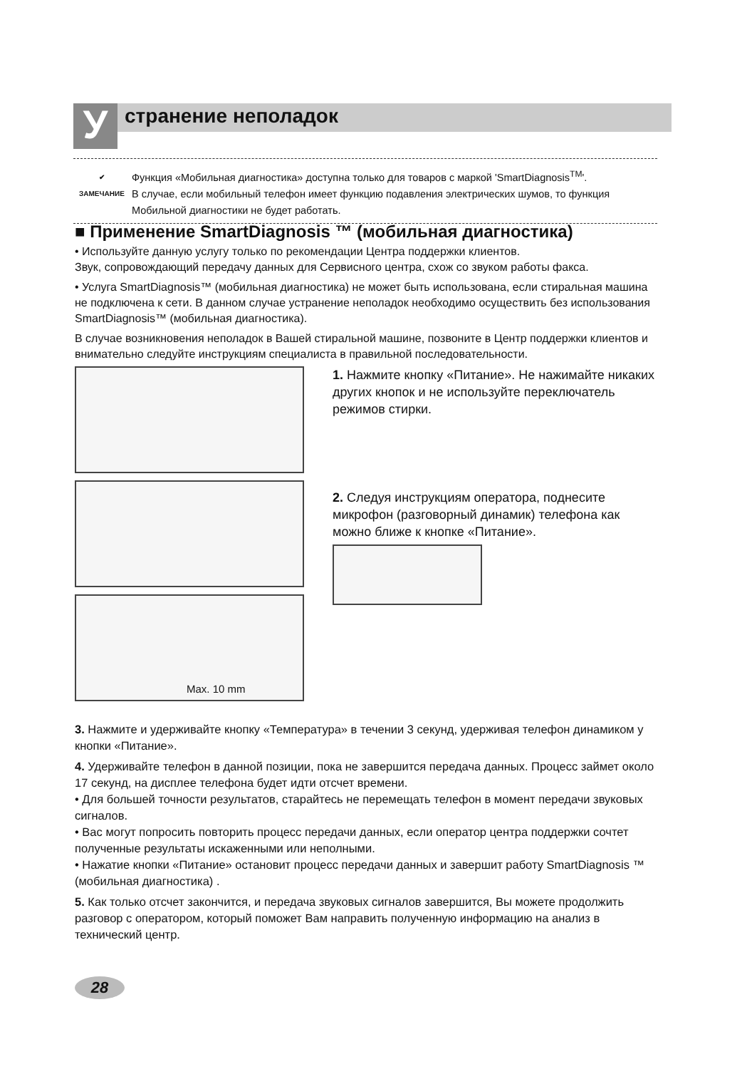У странение неполадок
✔
ЗАМЕЧАНИЕ
Функция «Мобильная диагностика» доступна только для товаров с маркой 'SmartDiagnosis<sup>TM</sup>'.
В случае, если мобильный телефон имеет функцию подавления электрических шумов, то функция Мобильной диагностики не будет работать.
■ Применение SmartDiagnosis ™ (мобильная диагностика)
• Используйте данную услугу только по рекомендации Центра поддержки клиентов.
Звук, сопровождающий передачу данных для Сервисного центра, схож со звуком работы факса.
• Услуга SmartDiagnosis™ (мобильная диагностика) не может быть использована, если стиральная машина не подключена к сети. В данном случае устранение неполадок необходимо осуществить без использования SmartDiagnosis™ (мобильная диагностика).
В случае возникновения неполадок в Вашей стиральной машине, позвоните в Центр поддержки клиентов и внимательно следуйте инструкциям специалиста в правильной последовательности.
Max. 10 mm
1. Нажмите кнопку «Питание». Не нажимайте никаких других кнопок и не используйте переключатель режимов стирки.
2. Следуя инструкциям оператора, поднесите микрофон (разговорный динамик) телефона как можно ближе к кнопке «Питание».
3. Нажмите и удерживайте кнопку «Температура» в течении 3 секунд, удерживая телефон динамиком у кнопки «Питание».
4. Удерживайте телефон в данной позиции, пока не завершится передача данных. Процесс займет около 17 секунд, на дисплее телефона будет идти отсчет времени.
• Для большей точности результатов, старайтесь не перемещать телефон в момент передачи звуковых сигналов.
• Вас могут попросить повторить процесс передачи данных, если оператор центра поддержки сочтет полученные результаты искаженными или неполными.
• Нажатие кнопки «Питание» остановит процесс передачи данных и завершит работу SmartDiagnosis ™ (мобильная диагностика) .
5. Как только отсчет закончится, и передача звуковых сигналов завершится, Вы можете продолжить разговор с оператором, который поможет Вам направить полученную информацию на анализ в технический центр.
28